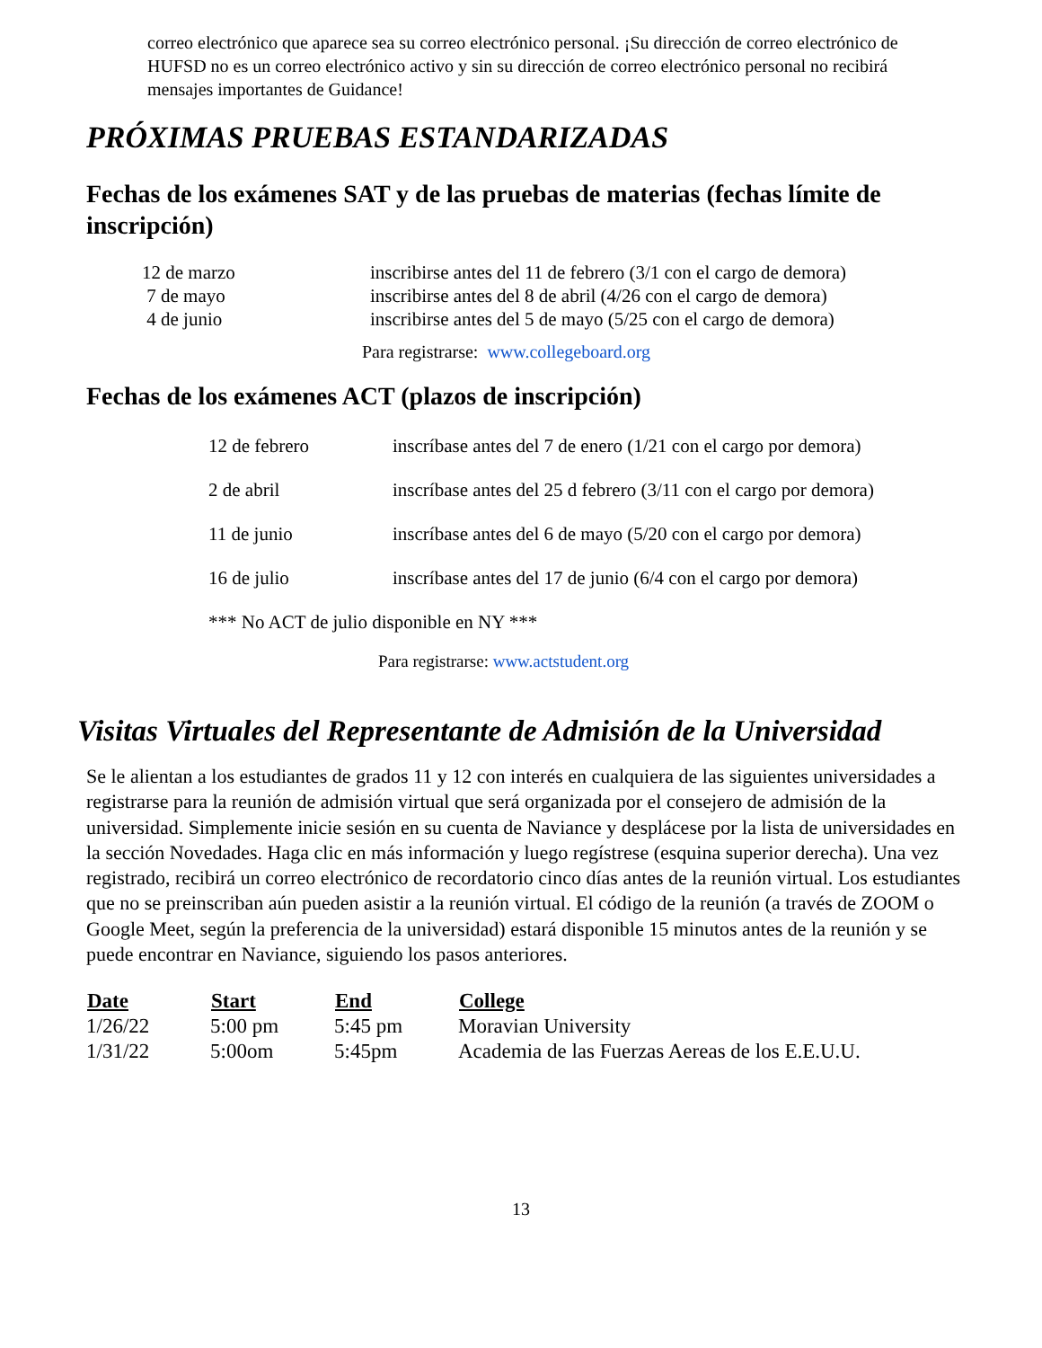correo electrónico que aparece sea su correo electrónico personal. ¡Su dirección de correo electrónico de HUFSD no es un correo electrónico activo y sin su dirección de correo electrónico personal no recibirá mensajes importantes de Guidance!
PRÓXIMAS PRUEBAS ESTANDARIZADAS
Fechas de los exámenes SAT y de las pruebas de materias (fechas límite de inscripción)
| 12 de marzo | inscribirse antes del 11 de febrero (3/1 con el cargo de demora) |
| 7 de mayo | inscribirse antes del 8 de abril (4/26 con el cargo de demora) |
| 4 de junio | inscribirse antes del 5 de mayo (5/25 con el cargo de demora) |
Para registrarse: www.collegeboard.org
Fechas de los exámenes ACT (plazos de inscripción)
| 12 de febrero | inscríbase antes del 7 de enero (1/21 con el cargo por demora) |
| 2 de abril | inscríbase antes del 25 d febrero (3/11 con el cargo por demora) |
| 11 de junio | inscríbase antes del 6 de mayo (5/20 con el cargo por demora) |
| 16 de julio | inscríbase antes del 17 de junio (6/4 con el cargo por demora) |
| *** No ACT de julio disponible en NY *** | |
Para registrarse: www.actstudent.org
Visitas Virtuales del Representante de Admisión de la Universidad
Se le alientan a los estudiantes de grados 11 y 12 con interés en cualquiera de las siguientes universidades a registrarse para la reunión de admisión virtual que será organizada por el consejero de admisión de la universidad. Simplemente inicie sesión en su cuenta de Naviance y desplácese por la lista de universidades en la sección Novedades. Haga clic en más información y luego regístrese (esquina superior derecha). Una vez registrado, recibirá un correo electrónico de recordatorio cinco días antes de la reunión virtual. Los estudiantes que no se preinscriban aún pueden asistir a la reunión virtual. El código de la reunión (a través de ZOOM o Google Meet, según la preferencia de la universidad) estará disponible 15 minutos antes de la reunión y se puede encontrar en Naviance, siguiendo los pasos anteriores.
| Date | Start | End | College |
| --- | --- | --- | --- |
| 1/26/22 | 5:00 pm | 5:45 pm | Moravian University |
| 1/31/22 | 5:00om | 5:45pm | Academia de las Fuerzas Aereas de los E.E.U.U. |
13